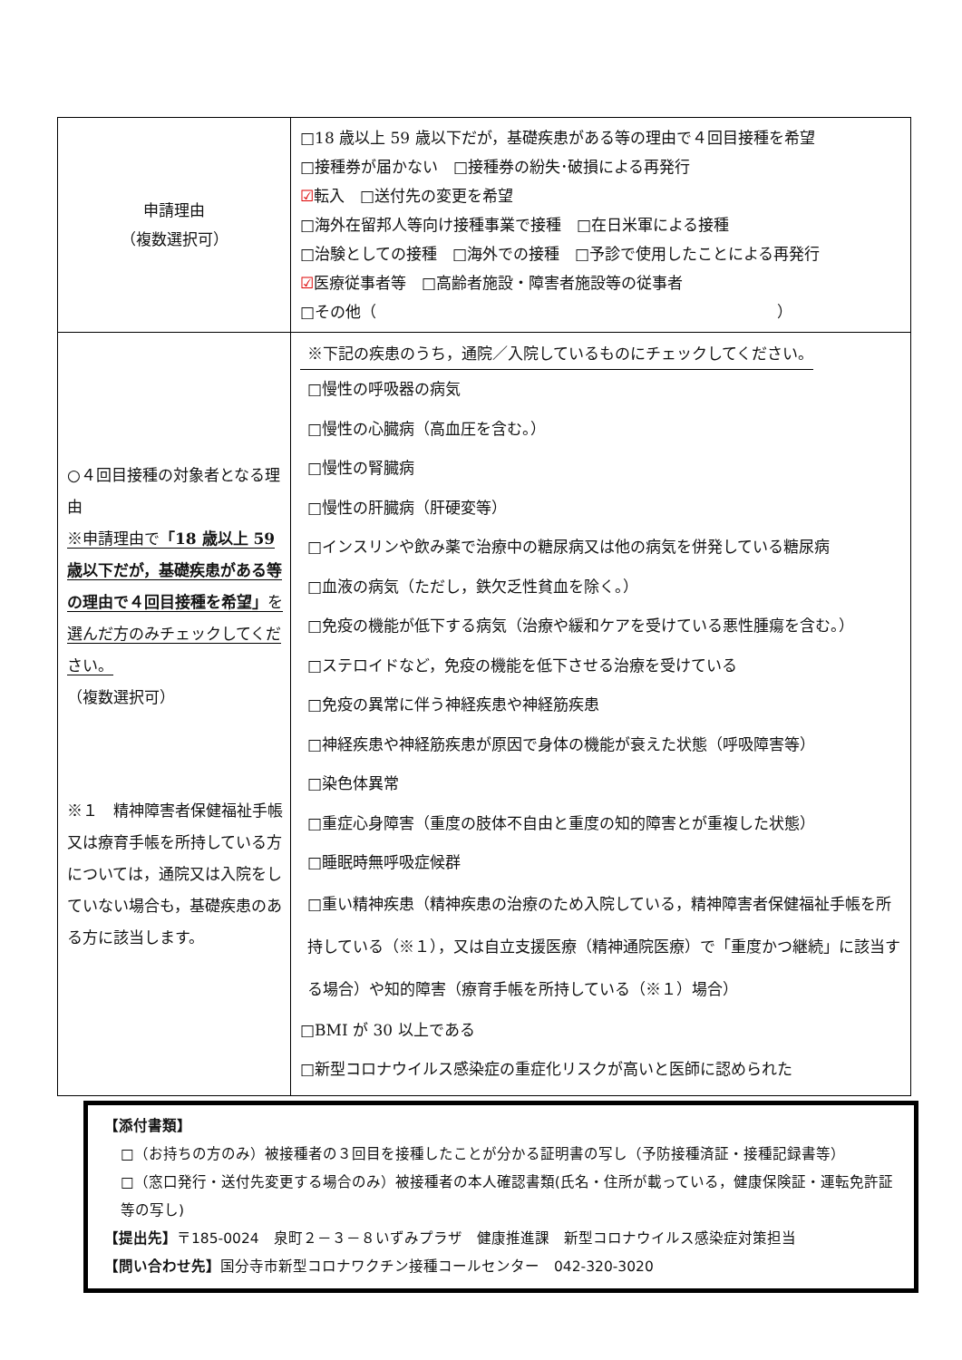| 申請理由 （複数選択可） | □18 歳以上 59 歳以下だが，基礎疾患がある等の理由で４回目接種を希望 □接種券が届かない □接種券の紛失･破損による再発行 ☑ 転入 □送付先の変更を希望 □海外在留邦人等向け接種事業で接種 □在日米軍による接種 □治験としての接種 □海外での接種 □予診で使用したことによる再発行 ☑ 医療従事者等 □高齢者施設・障害者施設等の従事者 □その他（ ） |
| ○４回目接種の対象者となる理由 ※申請理由で 「18 歳以上 59 歳以下だが，基礎疾患がある等の理由で４回目接種を希望」 を選んだ方のみチェックしてください。 （複数選択可） ※１ 精神障害者保健福祉手帳又は療育手帳を所持している方については，通院又は入院をしていない場合も，基礎疾患のある方に該当します。 | ※下記の疾患のうち，通院／入院しているものにチェックしてください。 □慢性の呼吸器の病気 □慢性の心臓病（高血圧を含む。） □慢性の腎臓病 □慢性の肝臓病（肝硬変等） □インスリンや飲み薬で治療中の糖尿病又は他の病気を併発している糖尿病 □血液の病気（ただし，鉄欠乏性貧血を除く。） □免疫の機能が低下する病気（治療や緩和ケアを受けている悪性腫瘍を含む。） □ステロイドなど，免疫の機能を低下させる治療を受けている □免疫の異常に伴う神経疾患や神経筋疾患 □神経疾患や神経筋疾患が原因で身体の機能が衰えた状態（呼吸障害等） □染色体異常 □重症心身障害（重度の肢体不自由と重度の知的障害とが重複した状態） □睡眠時無呼吸症候群 □重い精神疾患（精神疾患の治療のため入院している，精神障害者保健福祉手帳を所持している（※１），又は自立支援医療（精神通院医療）で「重度かつ継続」に該当する場合）や知的障害（療育手帳を所持している（※１）場合） □BMI が 30 以上である □新型コロナウイルス感染症の重症化リスクが高いと医師に認められた |
【添付書類】
□（お持ちの方のみ）被接種者の３回目を接種したことが分かる証明書の写し（予防接種済証・接種記録書等）
□（窓口発行・送付先変更する場合のみ）被接種者の本人確認書類(氏名・住所が載っている，健康保険証・運転免許証等の写し)
【提出先】〒185-0024　泉町２－３－８いずみプラザ　健康推進課　新型コロナウイルス感染症対策担当
【問い合わせ先】国分寺市新型コロナワクチン接種コールセンター　042-320-3020